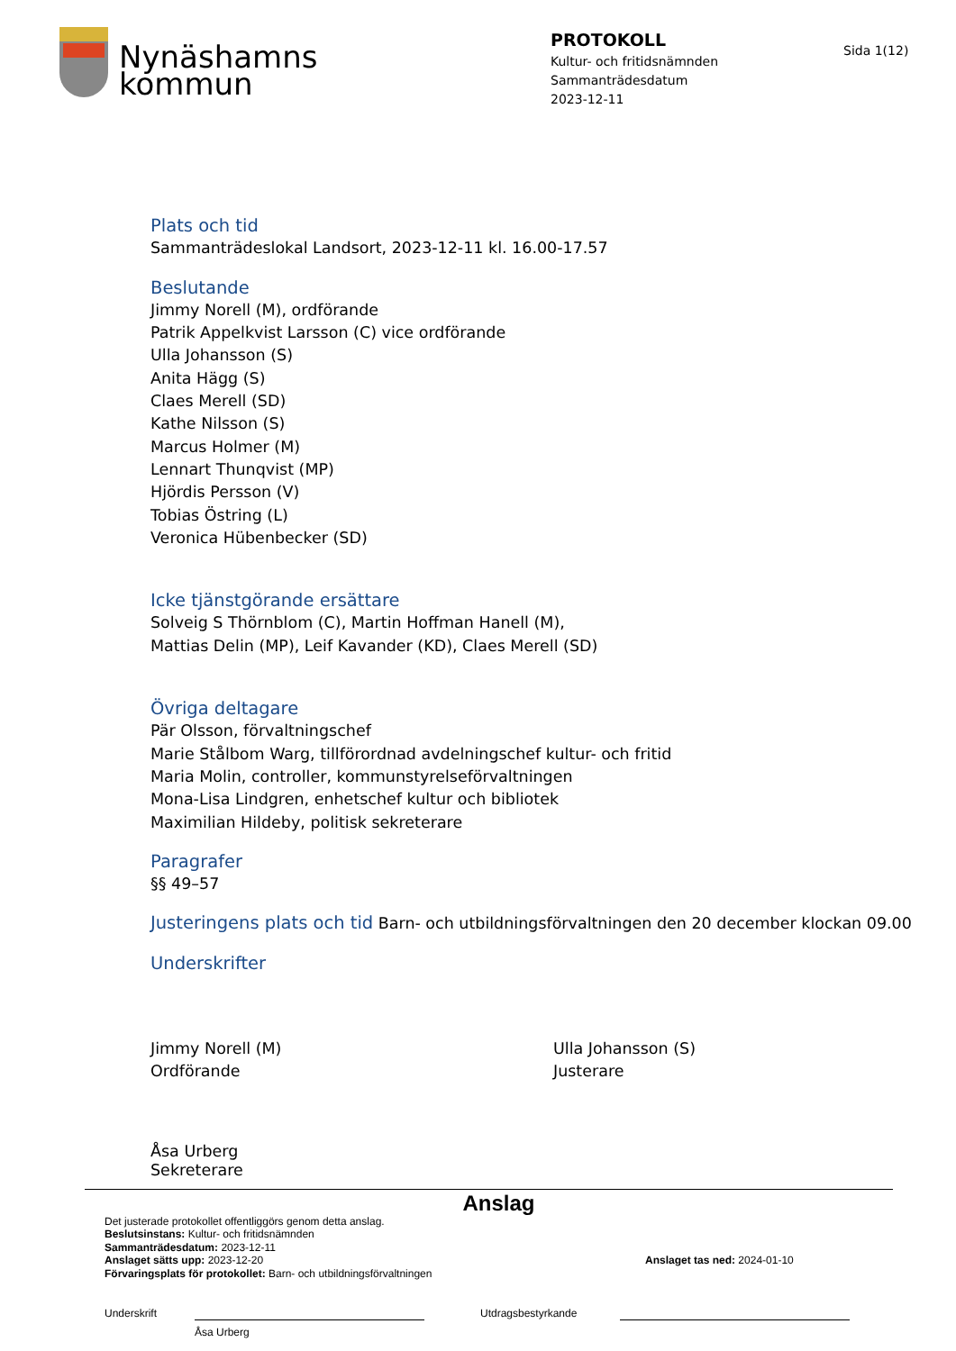Nynäshamns
kommun
PROTOKOLL
Kultur- och fritidsnämnden
Sammanträdesdatum
2023-12-11
Sida 1(12)
Plats och tid
Sammanträdeslokal Landsort, 2023-12-11 kl. 16.00-17.57
Beslutande
Jimmy Norell (M), ordförande
Patrik Appelkvist Larsson (C) vice ordförande
Ulla Johansson (S)
Anita Hägg (S)
Claes Merell (SD)
Kathe Nilsson (S)
Marcus Holmer (M)
Lennart Thunqvist (MP)
Hjördis Persson (V)
Tobias Östring (L)
Veronica Hübenbecker (SD)
Icke tjänstgörande ersättare
Solveig S Thörnblom (C), Martin Hoffman Hanell (M),
Mattias Delin (MP), Leif Kavander (KD), Claes Merell (SD)
Övriga deltagare
Pär Olsson, förvaltningschef
Marie Stålbom Warg, tillförordnad avdelningschef kultur- och fritid
Maria Molin, controller, kommunstyrelseförvaltningen
Mona-Lisa Lindgren, enhetschef kultur och bibliotek
Maximilian Hildeby, politisk sekreterare
Paragrafer
§§ 49–57
Justeringens plats och tid Barn- och utbildningsförvaltningen den 20 december klockan 09.00
Underskrifter
Jimmy Norell (M)
Ordförande
Ulla Johansson (S)
Justerare
Åsa Urberg
Sekreterare
Anslag
Det justerade protokollet offentliggörs genom detta anslag.
Beslutsinstans: Kultur- och fritidsnämnden
Sammanträdesdatum: 2023-12-11
Anslaget sätts upp: 2023-12-20 Anslaget tas ned: 2024-01-10
Förvaringsplats för protokollet: Barn- och utbildningsförvaltningen
Underskrift Utdragsbestyrkande
Åsa Urberg